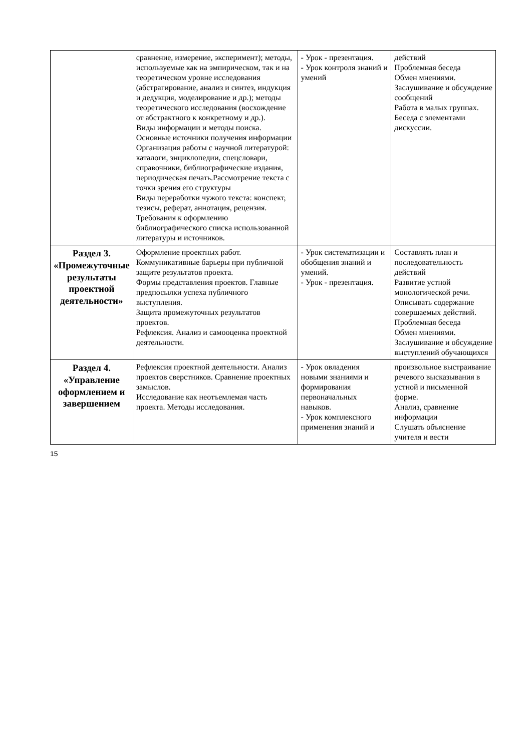| | сравнение, измерение, эксперимент); методы, используемые как на эмпирическом, так и на теоретическом уровне исследования (абстрагирование, анализ и синтез, индукция и дедукция, моделирование и др.); методы теоретического исследования (восхождение от абстрактного к конкретному и др.). Виды информации и методы поиска. Основные источники получения информации Организация работы с научной литературой: каталоги, энциклопедии, спецсловари, справочники, библиографические издания, периодическая печать.Рассмотрение текста с точки зрения его структуры Виды переработки чужого текста: конспект, тезисы, реферат, аннотация, рецензия. Требования к оформлению библиографического списка использованной литературы и источников. | - Урок - презентация. - Урок контроля знаний и умений | действий Проблемная беседа Обмен мнениями. Заслушивание и обсуждение сообщений Работа в малых группах. Беседа с элементами дискуссии. |
| Раздел 3. «Промежуточные результаты проектной деятельности» | Оформление проектных работ. Коммуникативные барьеры при публичной защите результатов проекта. Формы представления проектов. Главные предпосылки успеха публичного выступления. Защита промежуточных результатов проектов. Рефлексия. Анализ и самооценка проектной деятельности. | - Урок систематизации и обобщения знаний и умений. - Урок - презентация. | Составлять план и последовательность действий Развитие устной монологической речи. Описывать содержание совершаемых действий. Проблемная беседа Обмен мнениями. Заслушивание и обсуждение выступлений обучающихся |
| Раздел 4. «Управление оформлением и завершением | Рефлексия проектной деятельности. Анализ проектов сверстников. Сравнение проектных замыслов. Исследование как неотъемлемая часть проекта. Методы исследования. | - Урок овладения новыми знаниями и формирования первоначальных навыков. - Урок комплексного применения знаний и | произвольное выстраивание речевого высказывания в устной и письменной форме. Анализ, сравнение информации Слушать объяснение учителя и вести |
15